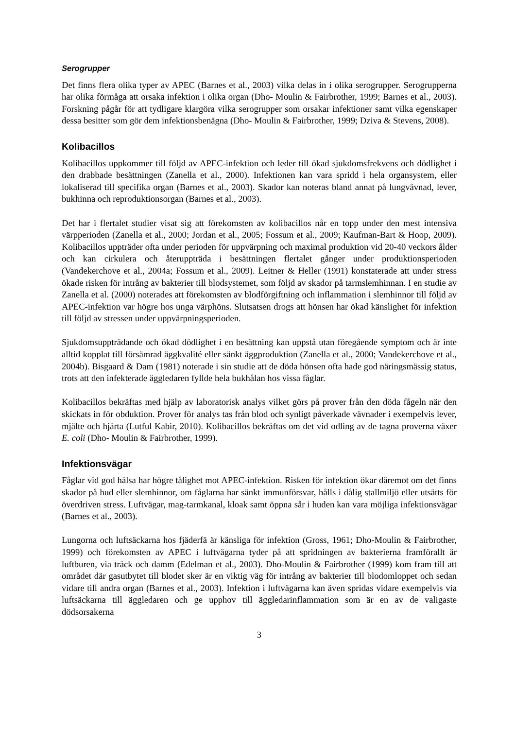Serogrupper
Det finns flera olika typer av APEC (Barnes et al., 2003) vilka delas in i olika serogrupper. Serogrupperna har olika förmåga att orsaka infektion i olika organ (Dho- Moulin & Fairbrother, 1999; Barnes et al., 2003). Forskning pågår för att tydligare klargöra vilka serogrupper som orsakar infektioner samt vilka egenskaper dessa besitter som gör dem infektionsbenägna (Dho- Moulin & Fairbrother, 1999; Dziva & Stevens, 2008).
Kolibacillos
Kolibacillos uppkommer till följd av APEC-infektion och leder till ökad sjukdomsfrekvens och dödlighet i den drabbade besättningen (Zanella et al., 2000). Infektionen kan vara spridd i hela organsystem, eller lokaliserad till specifika organ (Barnes et al., 2003). Skador kan noteras bland annat på lungvävnad, lever, bukhinna och reproduktionsorgan (Barnes et al., 2003).
Det har i flertalet studier visat sig att förekomsten av kolibacillos når en topp under den mest intensiva värpperioden (Zanella et al., 2000; Jordan et al., 2005; Fossum et al., 2009; Kaufman-Bart & Hoop, 2009). Kolibacillos uppträder ofta under perioden för uppvärpning och maximal produktion vid 20-40 veckors ålder och kan cirkulera och återuppträda i besättningen flertalet gånger under produktionsperioden (Vandekerchove et al., 2004a; Fossum et al., 2009). Leitner & Heller (1991) konstaterade att under stress ökade risken för intrång av bakterier till blodsystemet, som följd av skador på tarmslemhinnan. I en studie av Zanella et al. (2000) noterades att förekomsten av blodförgiftning och inflammation i slemhinnor till följd av APEC-infektion var högre hos unga värphöns. Slutsatsen drogs att hönsen har ökad känslighet för infektion till följd av stressen under uppvärpningsperioden.
Sjukdomsuppträdande och ökad dödlighet i en besättning kan uppstå utan föregående symptom och är inte alltid kopplat till försämrad äggkvalité eller sänkt äggproduktion (Zanella et al., 2000; Vandekerchove et al., 2004b). Bisgaard & Dam (1981) noterade i sin studie att de döda hönsen ofta hade god näringsmässig status, trots att den infekterade äggledaren fyllde hela bukhålan hos vissa fåglar.
Kolibacillos bekräftas med hjälp av laboratorisk analys vilket görs på prover från den döda fågeln när den skickats in för obduktion. Prover för analys tas från blod och synligt påverkade vävnader i exempelvis lever, mjälte och hjärta (Lutful Kabir, 2010). Kolibacillos bekräftas om det vid odling av de tagna proverna växer E. coli (Dho- Moulin & Fairbrother, 1999).
Infektionsvägar
Fåglar vid god hälsa har högre tålighet mot APEC-infektion. Risken för infektion ökar däremot om det finns skador på hud eller slemhinnor, om fåglarna har sänkt immunförsvar, hålls i dålig stallmiljö eller utsätts för överdriven stress. Luftvägar, mag-tarmkanal, kloak samt öppna sår i huden kan vara möjliga infektionsvägar (Barnes et al., 2003).
Lungorna och luftsäckarna hos fjäderfä är känsliga för infektion (Gross, 1961; Dho-Moulin & Fairbrother, 1999) och förekomsten av APEC i luftvägarna tyder på att spridningen av bakterierna framförallt är luftburen, via träck och damm (Edelman et al., 2003). Dho-Moulin & Fairbrother (1999) kom fram till att området där gasutbytet till blodet sker är en viktig väg för intrång av bakterier till blodomloppet och sedan vidare till andra organ (Barnes et al., 2003). Infektion i luftvägarna kan även spridas vidare exempelvis via luftsäckarna till äggledaren och ge upphov till äggledarinflammation som är en av de valigaste dödsorsakerna
3